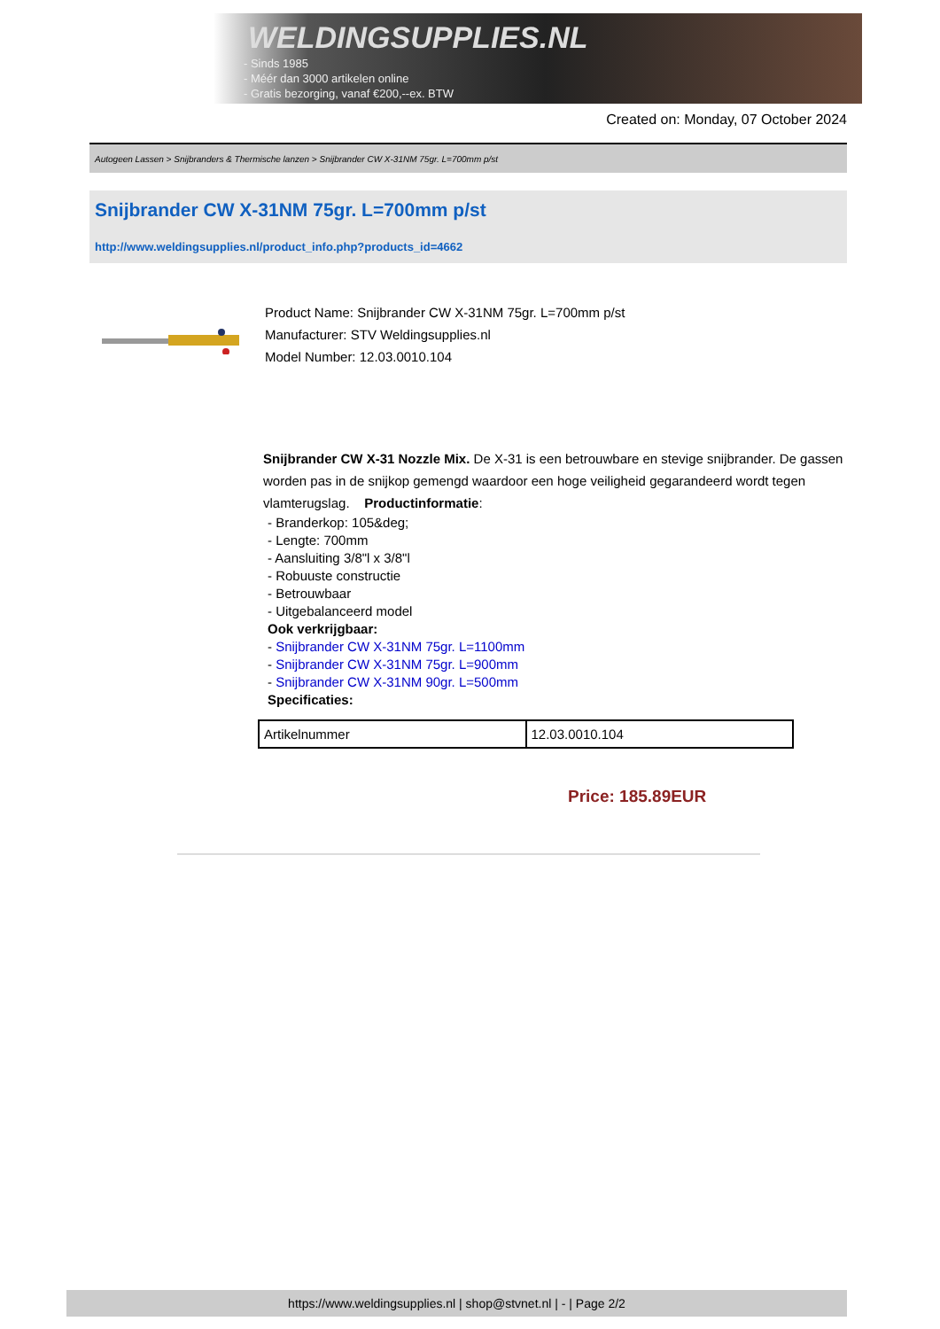WELDINGSUPPLIES.NL
- Sinds 1985
- Méér dan 3000 artikelen online
- Gratis bezorging, vanaf €200,--ex. BTW
Created on: Monday, 07 October 2024
Autogeen Lassen > Snijbranders & Thermische lanzen > Snijbrander CW X-31NM 75gr. L=700mm p/st
Snijbrander CW X-31NM 75gr. L=700mm p/st
http://www.weldingsupplies.nl/product_info.php?products_id=4662
Product Name: Snijbrander CW X-31NM 75gr. L=700mm p/st
Manufacturer: STV Weldingsupplies.nl
Model Number: 12.03.0010.104
Snijbrander CW X-31 Nozzle Mix. De X-31 is een betrouwbare en stevige snijbrander. De gassen worden pas in de snijkop gemengd waardoor een hoge veiligheid gegarandeerd wordt tegen vlamterugslag. Productinformatie:
- Branderkop: 105&deg;
- Lengte: 700mm
- Aansluiting 3/8"l x 3/8"l
- Robuuste constructie
- Betrouwbaar
- Uitgebalanceerd model
Ook verkrijgbaar:
- Snijbrander CW X-31NM 75gr. L=1100mm
- Snijbrander CW X-31NM 75gr. L=900mm
- Snijbrander CW X-31NM 90gr. L=500mm
Specificaties:
| Artikelnummer | 12.03.0010.104 |
Price: 185.89EUR
https://www.weldingsupplies.nl | shop@stvnet.nl | - | Page 2/2